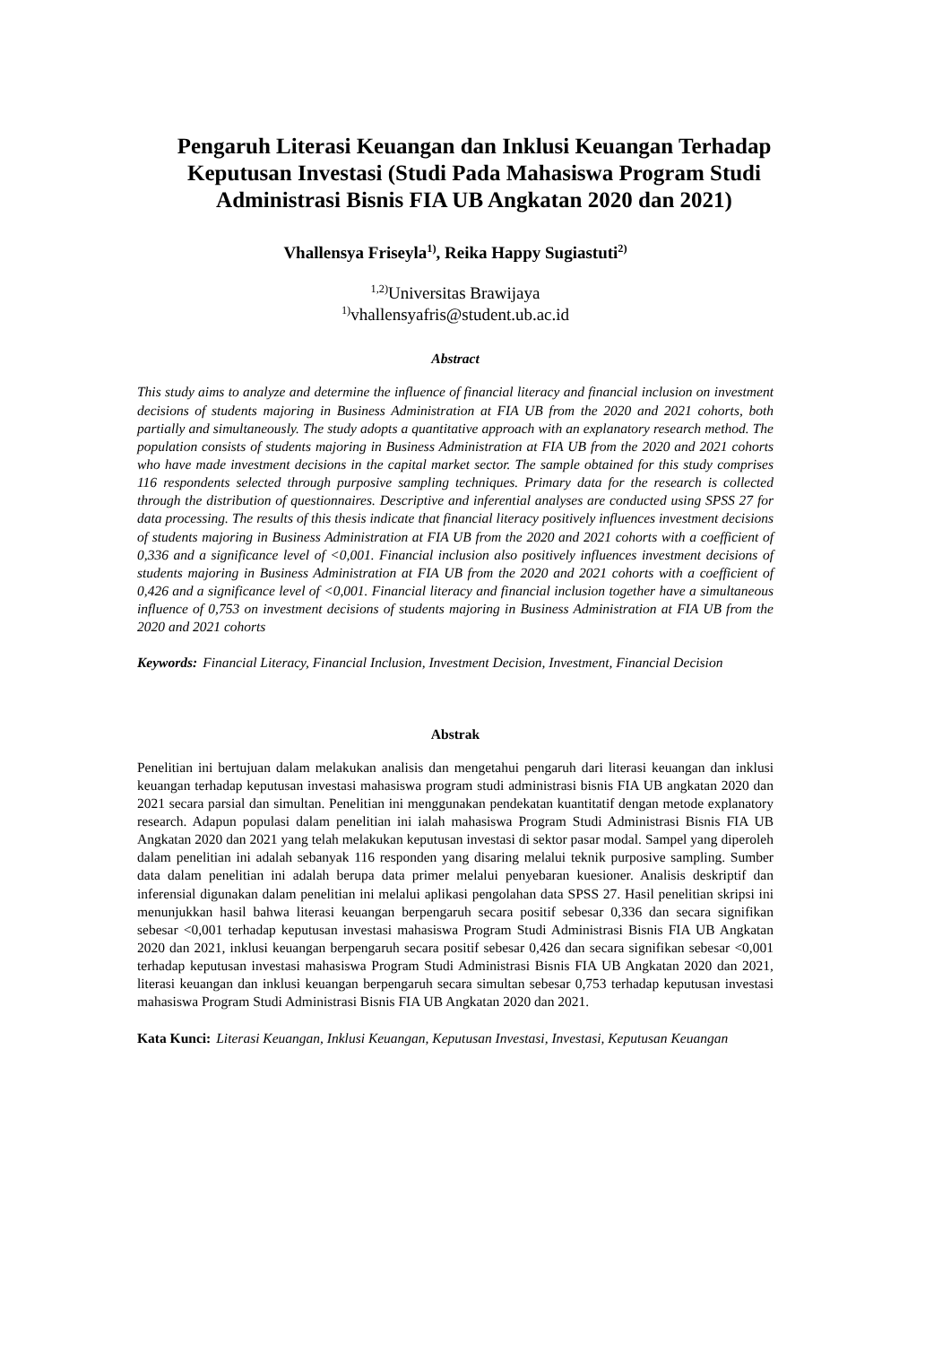Pengaruh Literasi Keuangan dan Inklusi Keuangan Terhadap Keputusan Investasi (Studi Pada Mahasiswa Program Studi Administrasi Bisnis FIA UB Angkatan 2020 dan 2021)
Vhallensya Friseyla<sup>1)</sup>, Reika Happy Sugiastuti<sup>2)</sup>
<sup>1,2)</sup>Universitas Brawijaya
<sup>1)</sup> vhallensyafris@student.ub.ac.id
Abstract
This study aims to analyze and determine the influence of financial literacy and financial inclusion on investment decisions of students majoring in Business Administration at FIA UB from the 2020 and 2021 cohorts, both partially and simultaneously. The study adopts a quantitative approach with an explanatory research method. The population consists of students majoring in Business Administration at FIA UB from the 2020 and 2021 cohorts who have made investment decisions in the capital market sector. The sample obtained for this study comprises 116 respondents selected through purposive sampling techniques. Primary data for the research is collected through the distribution of questionnaires. Descriptive and inferential analyses are conducted using SPSS 27 for data processing. The results of this thesis indicate that financial literacy positively influences investment decisions of students majoring in Business Administration at FIA UB from the 2020 and 2021 cohorts with a coefficient of 0,336 and a significance level of <0,001. Financial inclusion also positively influences investment decisions of students majoring in Business Administration at FIA UB from the 2020 and 2021 cohorts with a coefficient of 0,426 and a significance level of <0,001. Financial literacy and financial inclusion together have a simultaneous influence of 0,753 on investment decisions of students majoring in Business Administration at FIA UB from the 2020 and 2021 cohorts
Keywords: Financial Literacy, Financial Inclusion, Investment Decision, Investment, Financial Decision
Abstrak
Penelitian ini bertujuan dalam melakukan analisis dan mengetahui pengaruh dari literasi keuangan dan inklusi keuangan terhadap keputusan investasi mahasiswa program studi administrasi bisnis FIA UB angkatan 2020 dan 2021 secara parsial dan simultan. Penelitian ini menggunakan pendekatan kuantitatif dengan metode explanatory research. Adapun populasi dalam penelitian ini ialah mahasiswa Program Studi Administrasi Bisnis FIA UB Angkatan 2020 dan 2021 yang telah melakukan keputusan investasi di sektor pasar modal. Sampel yang diperoleh dalam penelitian ini adalah sebanyak 116 responden yang disaring melalui teknik purposive sampling. Sumber data dalam penelitian ini adalah berupa data primer melalui penyebaran kuesioner. Analisis deskriptif dan inferensial digunakan dalam penelitian ini melalui aplikasi pengolahan data SPSS 27. Hasil penelitian skripsi ini menunjukkan hasil bahwa literasi keuangan berpengaruh secara positif sebesar 0,336 dan secara signifikan sebesar <0,001 terhadap keputusan investasi mahasiswa Program Studi Administrasi Bisnis FIA UB Angkatan 2020 dan 2021, inklusi keuangan berpengaruh secara positif sebesar 0,426 dan secara signifikan sebesar <0,001 terhadap keputusan investasi mahasiswa Program Studi Administrasi Bisnis FIA UB Angkatan 2020 dan 2021, literasi keuangan dan inklusi keuangan berpengaruh secara simultan sebesar 0,753 terhadap keputusan investasi mahasiswa Program Studi Administrasi Bisnis FIA UB Angkatan 2020 dan 2021.
Kata Kunci: Literasi Keuangan, Inklusi Keuangan, Keputusan Investasi, Investasi, Keputusan Keuangan